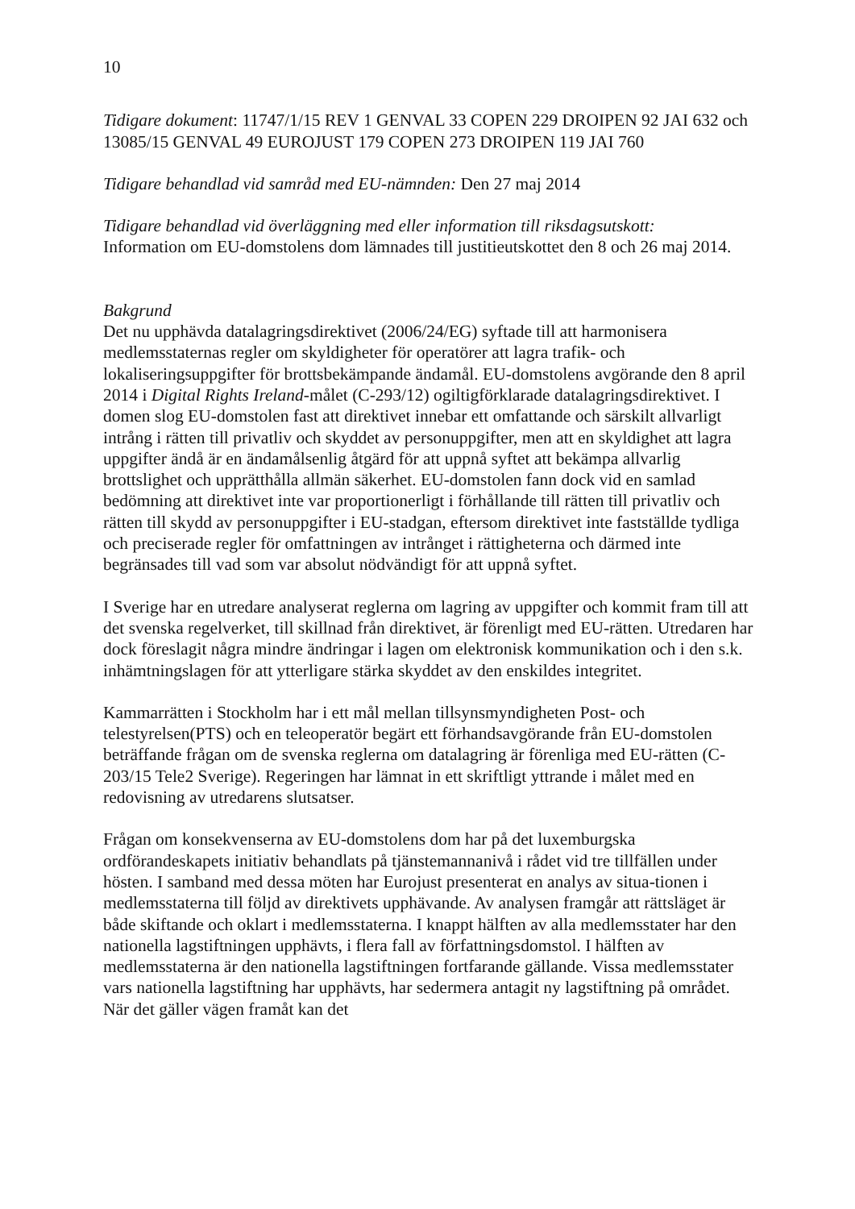10
Tidigare dokument: 11747/1/15 REV 1 GENVAL 33 COPEN 229 DROIPEN 92 JAI 632 och 13085/15 GENVAL 49 EUROJUST 179 COPEN 273 DROIPEN 119 JAI 760
Tidigare behandlad vid samråd med EU-nämnden: Den 27 maj 2014
Tidigare behandlad vid överläggning med eller information till riksdagsutskott:
Information om EU-domstolens dom lämnades till justitieutskottet den 8 och 26 maj 2014.
Bakgrund
Det nu upphävda datalagringsdirektivet (2006/24/EG) syftade till att harmonisera medlemsstaternas regler om skyldigheter för operatörer att lagra trafik- och lokaliseringsuppgifter för brottsbekämpande ändamål. EU-domstolens avgörande den 8 april 2014 i Digital Rights Ireland-målet (C-293/12) ogiltigförklarade datalagringsdirektivet. I domen slog EU-domstolen fast att direktivet innebar ett omfattande och särskilt allvarligt intrång i rätten till privatliv och skyddet av personuppgifter, men att en skyldighet att lagra uppgifter ändå är en ändamålsenlig åtgärd för att uppnå syftet att bekämpa allvarlig brottslighet och upprätthålla allmän säkerhet. EU-domstolen fann dock vid en samlad bedömning att direktivet inte var proportionerligt i förhållande till rätten till privatliv och rätten till skydd av personuppgifter i EU-stadgan, eftersom direktivet inte fastställde tydliga och preciserade regler för omfattningen av intrånget i rättigheterna och därmed inte begränsades till vad som var absolut nödvändigt för att uppnå syftet.
I Sverige har en utredare analyserat reglerna om lagring av uppgifter och kommit fram till att det svenska regelverket, till skillnad från direktivet, är förenligt med EU-rätten. Utredaren har dock föreslagit några mindre ändringar i lagen om elektronisk kommunikation och i den s.k. inhämtningslagen för att ytterligare stärka skyddet av den enskildes integritet.
Kammarrätten i Stockholm har i ett mål mellan tillsynsmyndigheten Post- och telestyrelsen(PTS) och en teleoperatör begärt ett förhandsavgörande från EU-domstolen beträffande frågan om de svenska reglerna om datalagring är förenliga med EU-rätten (C-203/15 Tele2 Sverige). Regeringen har lämnat in ett skriftligt yttrande i målet med en redovisning av utredarens slutsatser.
Frågan om konsekvenserna av EU-domstolens dom har på det luxemburgska ordförandeskapets initiativ behandlats på tjänstemannanivå i rådet vid tre tillfällen under hösten. I samband med dessa möten har Eurojust presenterat en analys av situa-tionen i medlemsstaterna till följd av direktivets upphävande. Av analysen framgår att rättsläget är både skiftande och oklart i medlemsstaterna. I knappt hälften av alla medlemsstater har den nationella lagstiftningen upphävts, i flera fall av författningsdomstol. I hälften av medlemsstaterna är den nationella lagstiftningen fortfarande gällande. Vissa medlemsstater vars nationella lagstiftning har upphävts, har sedermera antagit ny lagstiftning på området. När det gäller vägen framåt kan det